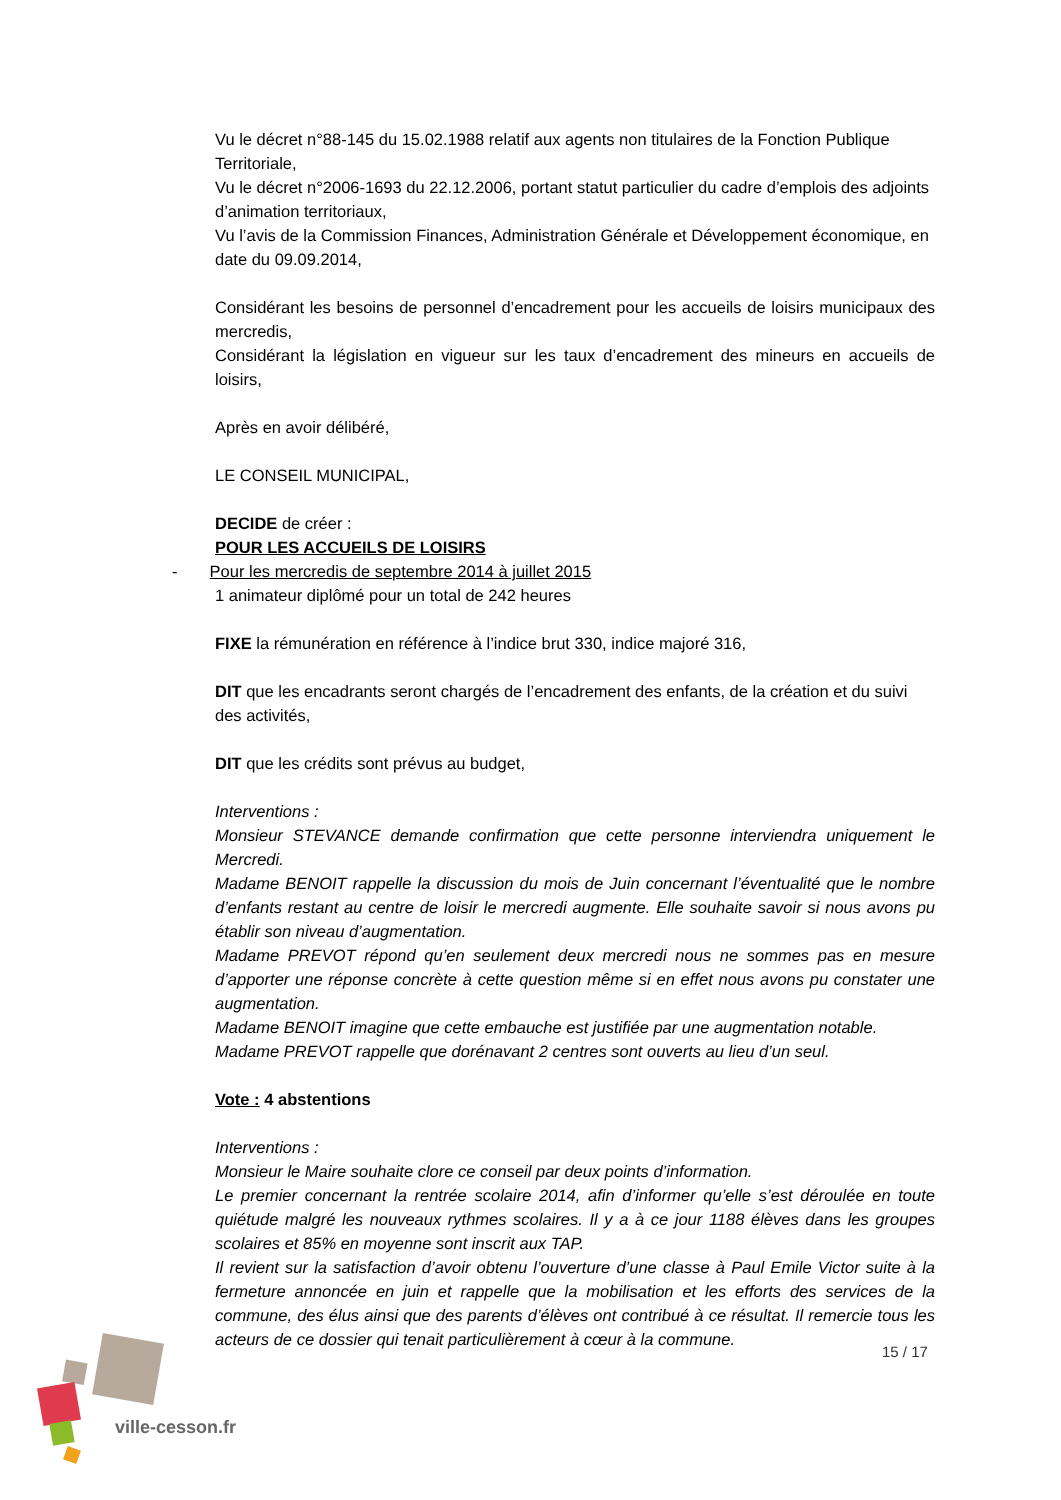Vu le décret n°88-145 du 15.02.1988 relatif aux agents non titulaires de la Fonction Publique Territoriale,
Vu le décret n°2006-1693 du 22.12.2006, portant statut particulier du cadre d’emplois des adjoints d’animation territoriaux,
Vu l’avis de la Commission Finances, Administration Générale et Développement économique, en date du 09.09.2014,
Considérant les besoins de personnel d’encadrement pour les accueils de loisirs municipaux des mercredis,
Considérant la législation en vigueur sur les taux d’encadrement des mineurs en accueils de loisirs,
Après en avoir délibéré,
LE CONSEIL MUNICIPAL,
DECIDE de créer :
POUR LES ACCUEILS DE LOISIRS
- Pour les mercredis de septembre 2014 à juillet 2015
1 animateur diplômé pour un total de 242 heures
FIXE la rémunération en référence à l’indice brut 330, indice majoré 316,
DIT que les encadrants seront chargés de l’encadrement des enfants, de la création et du suivi des activités,
DIT que les crédits sont prévus au budget,
Interventions :
Monsieur STEVANCE demande confirmation que cette personne interviendra uniquement le Mercredi.
Madame BENOIT rappelle la discussion du mois de Juin concernant l’éventualité que le nombre d’enfants restant au centre de loisir le mercredi augmente. Elle souhaite savoir si nous avons pu établir son niveau d’augmentation.
Madame PREVOT répond qu’en seulement deux mercredi nous ne sommes pas en mesure d’apporter une réponse concrète à cette question même si en effet nous avons pu constater une augmentation.
Madame BENOIT imagine que cette embauche est justifiée par une augmentation notable.
Madame PREVOT rappelle que dorénavant 2 centres sont ouverts au lieu d’un seul.
Vote : 4 abstentions
Interventions :
Monsieur le Maire souhaite clore ce conseil par deux points d’information.
Le premier concernant la rentrée scolaire 2014, afin d’informer qu’elle s’est déroulée en toute quiétude malgré les nouveaux rythmes scolaires. Il y a à ce jour 1188 élèves dans les groupes scolaires et 85% en moyenne sont inscrit aux TAP.
Il revient sur la satisfaction d’avoir obtenu l’ouverture d’une classe à Paul Emile Victor suite à la fermeture annoncée en juin et rappelle que la mobilisation et les efforts des services de la commune, des élus ainsi que des parents d’élèves ont contribué à ce résultat. Il remercie tous les acteurs de ce dossier qui tenait particulièrement à cœur à la commune.
ville-cesson.fr
15 / 17